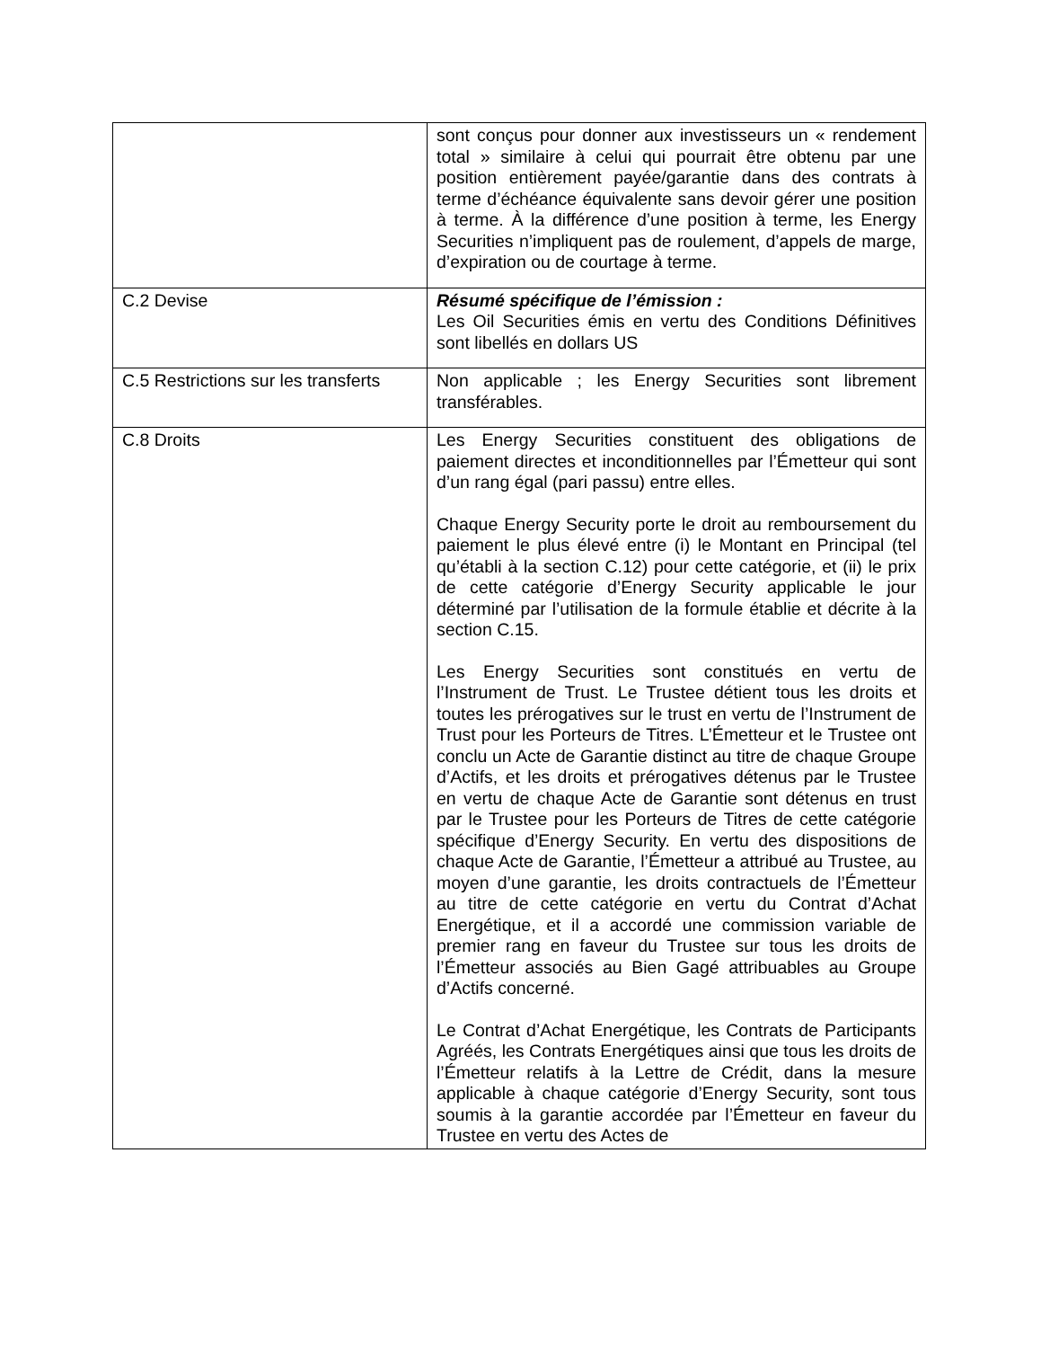| | sont conçus pour donner aux investisseurs un « rendement total » similaire à celui qui pourrait être obtenu par une position entièrement payée/garantie dans des contrats à terme d’échéance équivalente sans devoir gérer une position à terme. À la différence d’une position à terme, les Energy Securities n’impliquent pas de roulement, d’appels de marge, d’expiration ou de courtage à terme. |
| C.2 Devise | Résumé spécifique de l’émission : Les Oil Securities émis en vertu des Conditions Définitives sont libellés en dollars US |
| C.5 Restrictions sur les transferts | Non applicable ; les Energy Securities sont librement transférables. |
| C.8 Droits | Les Energy Securities constituent des obligations de paiement directes et inconditionnelles par l’Émetteur qui sont d’un rang égal (pari passu) entre elles. Chaque Energy Security porte le droit au remboursement du paiement le plus élevé entre (i) le Montant en Principal (tel qu’établi à la section C.12) pour cette catégorie, et (ii) le prix de cette catégorie d’Energy Security applicable le jour déterminé par l’utilisation de la formule établie et décrite à la section C.15. Les Energy Securities sont constitués en vertu de l’Instrument de Trust. Le Trustee détient tous les droits et toutes les prérogatives sur le trust en vertu de l’Instrument de Trust pour les Porteurs de Titres. L’Émetteur et le Trustee ont conclu un Acte de Garantie distinct au titre de chaque Groupe d’Actifs, et les droits et prérogatives détenus par le Trustee en vertu de chaque Acte de Garantie sont détenus en trust par le Trustee pour les Porteurs de Titres de cette catégorie spécifique d’Energy Security. En vertu des dispositions de chaque Acte de Garantie, l’Émetteur a attribué au Trustee, au moyen d’une garantie, les droits contractuels de l’Émetteur au titre de cette catégorie en vertu du Contrat d’Achat Energétique, et il a accordé une commission variable de premier rang en faveur du Trustee sur tous les droits de l’Émetteur associés au Bien Gagé attribuables au Groupe d’Actifs concerné. Le Contrat d’Achat Energétique, les Contrats de Participants Agréés, les Contrats Energétiques ainsi que tous les droits de l’Émetteur relatifs à la Lettre de Crédit, dans la mesure applicable à chaque catégorie d’Energy Security, sont tous soumis à la garantie accordée par l’Émetteur en faveur du Trustee en vertu des Actes de |